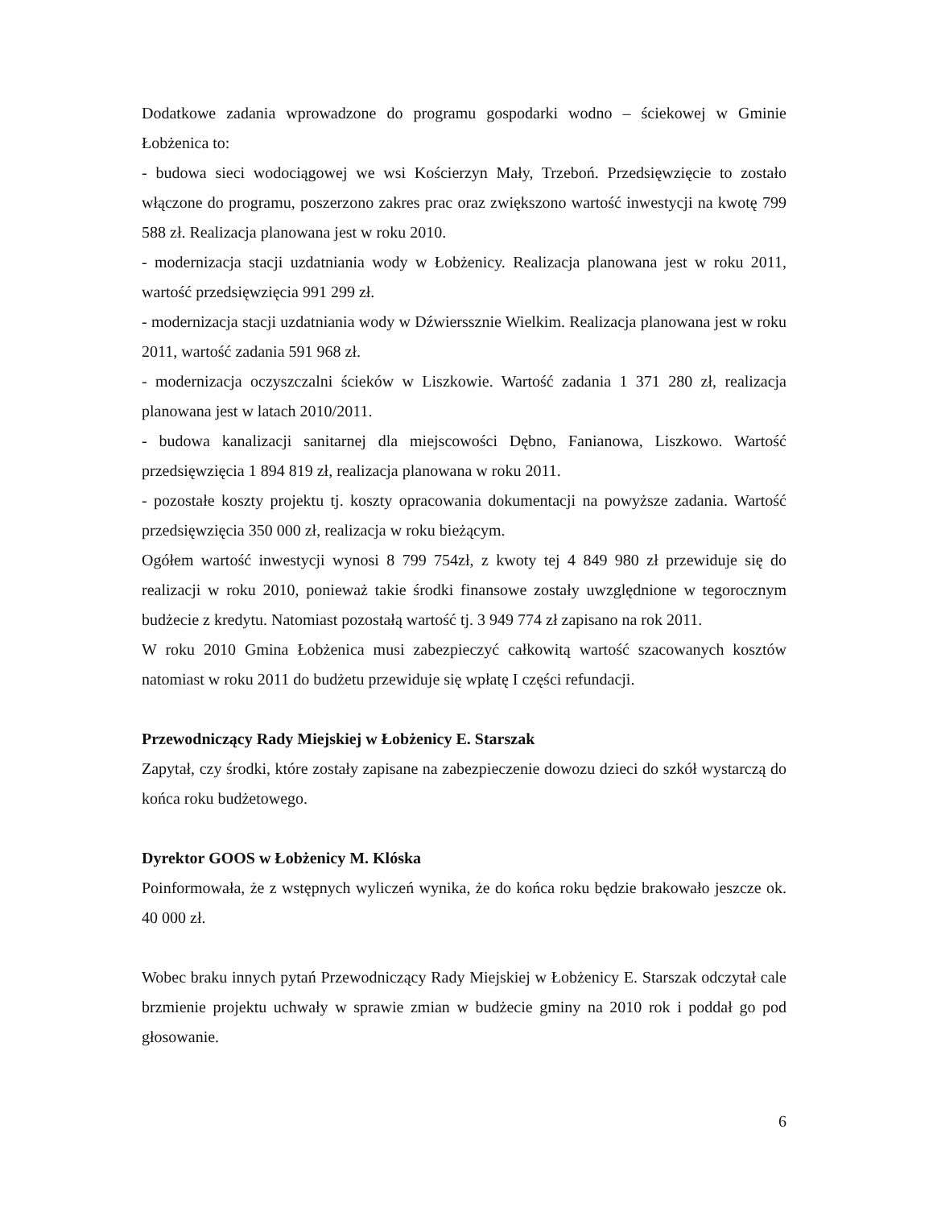Dodatkowe zadania wprowadzone do programu gospodarki wodno – ściekowej w Gminie Łobżenica to:
- budowa sieci wodociągowej we wsi Kościerzyn Mały, Trzeboń. Przedsięwzięcie to zostało włączone do programu, poszerzono zakres prac oraz zwiększono wartość inwestycji na kwotę 799 588 zł. Realizacja planowana jest w roku 2010.
- modernizacja stacji uzdatniania wody w Łobżenicy. Realizacja planowana jest w roku 2011, wartość przedsięwzięcia 991 299 zł.
- modernizacja stacji uzdatniania wody w Dźwierssznie Wielkim. Realizacja planowana jest w roku 2011, wartość zadania 591 968 zł.
- modernizacja oczyszczalni ścieków w Liszkowie. Wartość zadania 1 371 280 zł, realizacja planowana jest w latach 2010/2011.
- budowa kanalizacji sanitarnej dla miejscowości Dębno, Fanianowa, Liszkowo. Wartość przedsięwzięcia 1 894 819 zł, realizacja planowana w roku 2011.
- pozostałe koszty projektu tj. koszty opracowania dokumentacji na powyższe zadania. Wartość przedsięwzięcia 350 000 zł, realizacja w roku bieżącym.
Ogółem wartość inwestycji wynosi 8 799 754zł, z kwoty tej 4 849 980 zł przewiduje się do realizacji w roku 2010, ponieważ takie środki finansowe zostały uwzględnione w tegorocznym budżecie z kredytu. Natomiast pozostałą wartość tj. 3 949 774 zł zapisano na rok 2011.
W roku 2010 Gmina Łobżenica musi zabezpieczyć całkowitą wartość szacowanych kosztów natomiast w roku 2011 do budżetu przewiduje się wpłatę I części refundacji.
Przewodniczący Rady Miejskiej w Łobżenicy E. Starszak
Zapytał, czy środki, które zostały zapisane na zabezpieczenie dowozu dzieci do szkół wystarczą do końca roku budżetowego.
Dyrektor GOOS w Łobżenicy M. Klóska
Poinformowała, że z wstępnych wyliczeń wynika, że do końca roku będzie brakowało jeszcze ok. 40 000 zł.
Wobec braku innych pytań Przewodniczący Rady Miejskiej w Łobżenicy E. Starszak odczytał cale brzmienie projektu uchwały w sprawie zmian w budżecie gminy na 2010 rok i poddał go pod głosowanie.
6